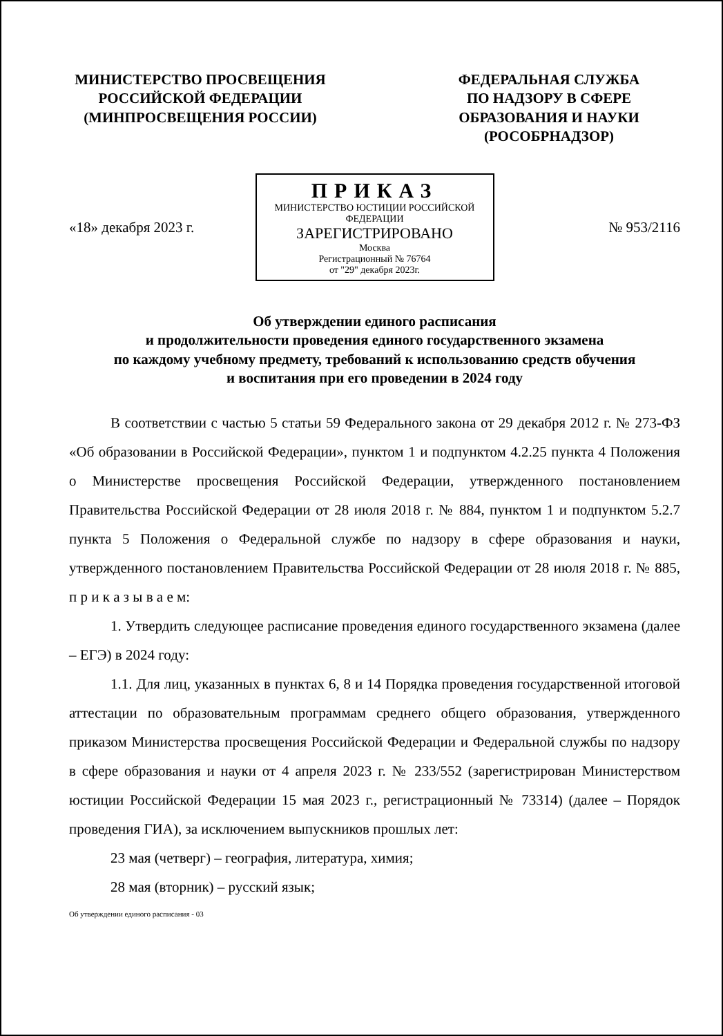МИНИСТЕРСТВО ПРОСВЕЩЕНИЯ
РОССИЙСКОЙ ФЕДЕРАЦИИ
(МИНПРОСВЕЩЕНИЯ РОССИИ)
ФЕДЕРАЛЬНАЯ СЛУЖБА
ПО НАДЗОРУ В СФЕРЕ
ОБРАЗОВАНИЯ И НАУКИ
(РОСОБРНАДЗОР)
ПРИКАЗ
МИНИСТЕРСТВО ЮСТИЦИИ РОССИЙСКОЙ ФЕДЕРАЦИИ
ЗАРЕГИСТРИРОВАНО
Москва
Регистрационный № 76764
от "29" декабря 2023г.
«18» декабря 2023 г. № 953/2116
Об утверждении единого расписания
и продолжительности проведения единого государственного экзамена
по каждому учебному предмету, требований к использованию средств обучения
и воспитания при его проведении в 2024 году
В соответствии с частью 5 статьи 59 Федерального закона от 29 декабря 2012 г. № 273-ФЗ «Об образовании в Российской Федерации», пунктом 1 и подпунктом 4.2.25 пункта 4 Положения о Министерстве просвещения Российской Федерации, утвержденного постановлением Правительства Российской Федерации от 28 июля 2018 г. № 884, пунктом 1 и подпунктом 5.2.7 пункта 5 Положения о Федеральной службе по надзору в сфере образования и науки, утвержденного постановлением Правительства Российской Федерации от 28 июля 2018 г. № 885, п р и к а з ы в а е м:
1. Утвердить следующее расписание проведения единого государственного экзамена (далее – ЕГЭ) в 2024 году:
1.1. Для лиц, указанных в пунктах 6, 8 и 14 Порядка проведения государственной итоговой аттестации по образовательным программам среднего общего образования, утвержденного приказом Министерства просвещения Российской Федерации и Федеральной службы по надзору в сфере образования и науки от 4 апреля 2023 г. № 233/552 (зарегистрирован Министерством юстиции Российской Федерации 15 мая 2023 г., регистрационный № 73314) (далее – Порядок проведения ГИА), за исключением выпускников прошлых лет:
23 мая (четверг) – география, литература, химия;
28 мая (вторник) – русский язык;
Об утверждении единого расписания - 03